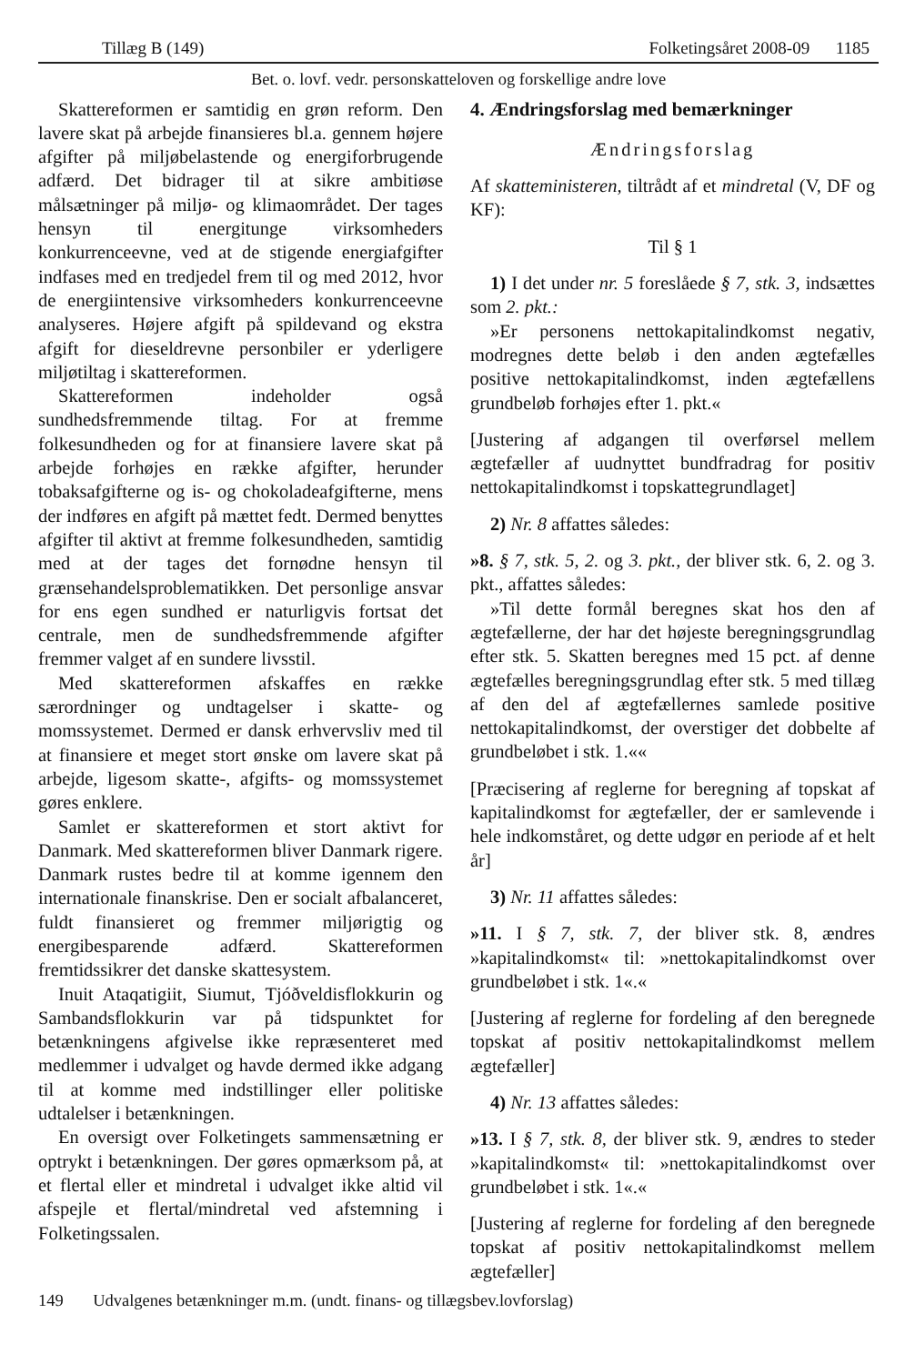Tillæg B (149) Folketingsåret 2008-09 1185
Bet. o. lovf. vedr. personskatteloven og forskellige andre love
Skattereformen er samtidig en grøn reform. Den lavere skat på arbejde finansieres bl.a. gennem højere afgifter på miljøbelastende og energiforbrugende adfærd. Det bidrager til at sikre ambitiøse målsætninger på miljø- og klimaområdet. Der tages hensyn til energitunge virksomheders konkurrenceevne, ved at de stigende energiafgifter indfases med en tredjedel frem til og med 2012, hvor de energiintensive virksomheders konkurrenceevne analyseres. Højere afgift på spildevand og ekstra afgift for dieseldrevne personbiler er yderligere miljøtiltag i skattereformen.
Skattereformen indeholder også sundhedsfremmende tiltag. For at fremme folkesundheden og for at finansiere lavere skat på arbejde forhøjes en række afgifter, herunder tobaksafgifterne og is- og chokoladeafgifterne, mens der indføres en afgift på mættet fedt. Dermed benyttes afgifter til aktivt at fremme folkesundheden, samtidig med at der tages det fornødne hensyn til grænsehandelsproblematikken. Det personlige ansvar for ens egen sundhed er naturligvis fortsat det centrale, men de sundhedsfremmende afgifter fremmer valget af en sundere livsstil.
Med skattereformen afskaffes en række særordninger og undtagelser i skatte- og momssystemet. Dermed er dansk erhvervsliv med til at finansiere et meget stort ønske om lavere skat på arbejde, ligesom skatte-, afgifts- og momssystemet gøres enklere.
Samlet er skattereformen et stort aktivt for Danmark. Med skattereformen bliver Danmark rigere. Danmark rustes bedre til at komme igennem den internationale finanskrise. Den er socialt afbalanceret, fuldt finansieret og fremmer miljørigtig og energibesparende adfærd. Skattereformen fremtidssikrer det danske skattesystem.
Inuit Ataqatigiit, Siumut, Tjóðveldisflokkurin og Sambandsflokkurin var på tidspunktet for betænkningens afgivelse ikke repræsenteret med medlemmer i udvalget og havde dermed ikke adgang til at komme med indstillinger eller politiske udtalelser i betænkningen.
En oversigt over Folketingets sammensætning er optrykt i betænkningen. Der gøres opmærksom på, at et flertal eller et mindretal i udvalget ikke altid vil afspejle et flertal/mindretal ved afstemning i Folketingssalen.
4. Ændringsforslag med bemærkninger
Ændringsforslag
Af skatteministeren, tiltrådt af et mindretal (V, DF og KF):
Til § 1
1) I det under nr. 5 foreslåede § 7, stk. 3, indsættes som 2. pkt.:
»Er personens nettokapitalindkomst negativ, modregnes dette beløb i den anden ægtefælles positive nettokapitalindkomst, inden ægtefællens grundbeløb forhøjes efter 1. pkt.«
[Justering af adgangen til overførsel mellem ægtefæller af uudnyttet bundfradrag for positiv nettokapitalindkomst i topskattegrundlaget]
2) Nr. 8 affattes således:
»8. § 7, stk. 5, 2. og 3. pkt., der bliver stk. 6, 2. og 3. pkt., affattes således:
»Til dette formål beregnes skat hos den af ægtefællerne, der har det højeste beregningsgrundlag efter stk. 5. Skatten beregnes med 15 pct. af denne ægtefælles beregningsgrundlag efter stk. 5 med tillæg af den del af ægtefællernes samlede positive nettokapitalindkomst, der overstiger det dobbelte af grundbeløbet i stk. 1.««
[Præcisering af reglerne for beregning af topskat af kapitalindkomst for ægtefæller, der er samlevende i hele indkomståret, og dette udgør en periode af et helt år]
3) Nr. 11 affattes således:
»11. I § 7, stk. 7, der bliver stk. 8, ændres »kapitalindkomst« til: »nettokapitalindkomst over grundbeløbet i stk. 1«.«
[Justering af reglerne for fordeling af den beregnede topskat af positiv nettokapitalindkomst mellem ægtefæller]
4) Nr. 13 affattes således:
»13. I § 7, stk. 8, der bliver stk. 9, ændres to steder »kapitalindkomst« til: »nettokapitalindkomst over grundbeløbet i stk. 1«.«
[Justering af reglerne for fordeling af den beregnede topskat af positiv nettokapitalindkomst mellem ægtefæller]
149 Udvalgenes betænkninger m.m. (undt. finans- og tillægsbev.lovforslag)